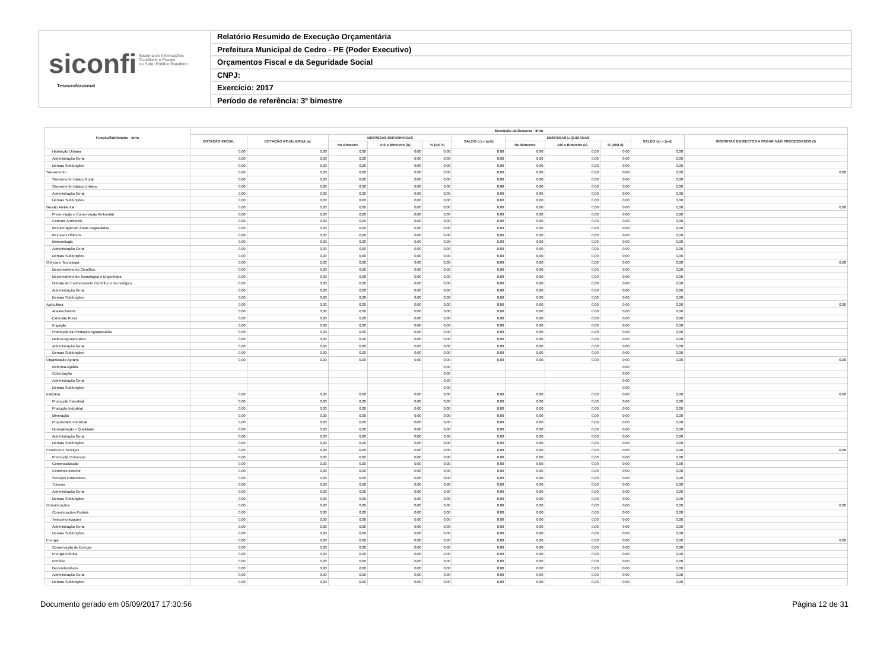siconfi Sistema de Informações
Contábeis e Fiscais
do Setor Público Brasileiro
TesouroNacional
Relatório Resumido de Execução Orçamentária
Prefeitura Municipal de Cedro - PE (Poder Executivo)
Orçamentos Fiscal e da Seguridade Social
CNPJ:
Exercício: 2017
Período de referência: 3º bimestre
| Função/Subfunção - Intra | Execução da Despesa - Intra | | | | | | | | | | |
| --- | --- | --- | --- | --- | --- | --- | --- | --- | --- | --- | --- |
| | DOTAÇÃO INICIAL | DOTAÇÃO ATUALIZADA (a) | DESPESAS EMPENHADAS | | | SALDO (c) = (a-b) | DESPESAS LIQUIDADAS | | | SALDO (e) = (a-d) | INSCRITAS EM RESTOS A PAGAR NÃO PROCESSADOS (f) |
| | | | No Bimestre | Até o Bimestre (b) | % (b/II b) | | No Bimestre | Até o Bimestre (d) | % (d/III d) | | |
| Habitação Urbana | 0,00 | 0,00 | 0,00 | 0,00 | 0,00 | 0,00 | 0,00 | 0,00 | 0,00 | 0,00 | |
| Administração Geral | 0,00 | 0,00 | 0,00 | 0,00 | 0,00 | 0,00 | 0,00 | 0,00 | 0,00 | 0,00 | |
| Demais Subfunções | 0,00 | 0,00 | 0,00 | 0,00 | 0,00 | 0,00 | 0,00 | 0,00 | 0,00 | 0,00 | |
| Saneamento | 0,00 | 0,00 | 0,00 | 0,00 | 0,00 | 0,00 | 0,00 | 0,00 | 0,00 | 0,00 | 0,00 |
| Saneamento Básico Rural | 0,00 | 0,00 | 0,00 | 0,00 | 0,00 | 0,00 | 0,00 | 0,00 | 0,00 | 0,00 | |
| Saneamento Básico Urbano | 0,00 | 0,00 | 0,00 | 0,00 | 0,00 | 0,00 | 0,00 | 0,00 | 0,00 | 0,00 | |
| Administração Geral | 0,00 | 0,00 | 0,00 | 0,00 | 0,00 | 0,00 | 0,00 | 0,00 | 0,00 | 0,00 | |
| Demais Subfunções | 0,00 | 0,00 | 0,00 | 0,00 | 0,00 | 0,00 | 0,00 | 0,00 | 0,00 | 0,00 | |
| Gestão Ambiental | 0,00 | 0,00 | 0,00 | 0,00 | 0,00 | 0,00 | 0,00 | 0,00 | 0,00 | 0,00 | 0,00 |
| Preservação e Conservação Ambiental | 0,00 | 0,00 | 0,00 | 0,00 | 0,00 | 0,00 | 0,00 | 0,00 | 0,00 | 0,00 | |
| Controle Ambiental | 0,00 | 0,00 | 0,00 | 0,00 | 0,00 | 0,00 | 0,00 | 0,00 | 0,00 | 0,00 | |
| Recuperação de Áreas Degradadas | 0,00 | 0,00 | 0,00 | 0,00 | 0,00 | 0,00 | 0,00 | 0,00 | 0,00 | 0,00 | |
| Recursos Hídricos | 0,00 | 0,00 | 0,00 | 0,00 | 0,00 | 0,00 | 0,00 | 0,00 | 0,00 | 0,00 | |
| Meteorologia | 0,00 | 0,00 | 0,00 | 0,00 | 0,00 | 0,00 | 0,00 | 0,00 | 0,00 | 0,00 | |
| Administração Geral | 0,00 | 0,00 | 0,00 | 0,00 | 0,00 | 0,00 | 0,00 | 0,00 | 0,00 | 0,00 | |
| Demais Subfunções | 0,00 | 0,00 | 0,00 | 0,00 | 0,00 | 0,00 | 0,00 | 0,00 | 0,00 | 0,00 | |
| Ciência e Tecnologia | 0,00 | 0,00 | 0,00 | 0,00 | 0,00 | 0,00 | 0,00 | 0,00 | 0,00 | 0,00 | 0,00 |
| Desenvolvimento Científico | 0,00 | 0,00 | 0,00 | 0,00 | 0,00 | 0,00 | 0,00 | 0,00 | 0,00 | 0,00 | |
| Desenvolvimento Tecnológico e Engenharia | 0,00 | 0,00 | 0,00 | 0,00 | 0,00 | 0,00 | 0,00 | 0,00 | 0,00 | 0,00 | |
| Difusão do Conhecimento Científico e Tecnológico | 0,00 | 0,00 | 0,00 | 0,00 | 0,00 | 0,00 | 0,00 | 0,00 | 0,00 | 0,00 | |
| Administração Geral | 0,00 | 0,00 | 0,00 | 0,00 | 0,00 | 0,00 | 0,00 | 0,00 | 0,00 | 0,00 | |
| Demais Subfunções | 0,00 | 0,00 | 0,00 | 0,00 | 0,00 | 0,00 | 0,00 | 0,00 | 0,00 | 0,00 | |
| Agricultura | 0,00 | 0,00 | 0,00 | 0,00 | 0,00 | 0,00 | 0,00 | 0,00 | 0,00 | 0,00 | 0,00 |
| Abastecimento | 0,00 | 0,00 | 0,00 | 0,00 | 0,00 | 0,00 | 0,00 | 0,00 | 0,00 | 0,00 | |
| Extensão Rural | 0,00 | 0,00 | 0,00 | 0,00 | 0,00 | 0,00 | 0,00 | 0,00 | 0,00 | 0,00 | |
| Irrigação | 0,00 | 0,00 | 0,00 | 0,00 | 0,00 | 0,00 | 0,00 | 0,00 | 0,00 | 0,00 | |
| Promoção da Produção Agropecuária | 0,00 | 0,00 | 0,00 | 0,00 | 0,00 | 0,00 | 0,00 | 0,00 | 0,00 | 0,00 | |
| Defesa Agropecuária | 0,00 | 0,00 | 0,00 | 0,00 | 0,00 | 0,00 | 0,00 | 0,00 | 0,00 | 0,00 | |
| Administração Geral | 0,00 | 0,00 | 0,00 | 0,00 | 0,00 | 0,00 | 0,00 | 0,00 | 0,00 | 0,00 | |
| Demais Subfunções | 0,00 | 0,00 | 0,00 | 0,00 | 0,00 | 0,00 | 0,00 | 0,00 | 0,00 | 0,00 | |
| Organização Agrária | 0,00 | 0,00 | 0,00 | 0,00 | 0,00 | 0,00 | 0,00 | 0,00 | 0,00 | 0,00 | 0,00 |
| Reforma Agrária | | | | | 0,00 | | | | 0,00 | | |
| Colonização | | | | | 0,00 | | | | 0,00 | | |
| Administração Geral | | | | | 0,00 | | | | 0,00 | | |
| Demais Subfunções | | | | | 0,00 | | | | 0,00 | | |
| Indústria | 0,00 | 0,00 | 0,00 | 0,00 | 0,00 | 0,00 | 0,00 | 0,00 | 0,00 | 0,00 | 0,00 |
| Promoção Industrial | 0,00 | 0,00 | 0,00 | 0,00 | 0,00 | 0,00 | 0,00 | 0,00 | 0,00 | 0,00 | |
| Produção Industrial | 0,00 | 0,00 | 0,00 | 0,00 | 0,00 | 0,00 | 0,00 | 0,00 | 0,00 | 0,00 | |
| Mineração | 0,00 | 0,00 | 0,00 | 0,00 | 0,00 | 0,00 | 0,00 | 0,00 | 0,00 | 0,00 | |
| Propriedade Industrial | 0,00 | 0,00 | 0,00 | 0,00 | 0,00 | 0,00 | 0,00 | 0,00 | 0,00 | 0,00 | |
| Normalização e Qualidade | 0,00 | 0,00 | 0,00 | 0,00 | 0,00 | 0,00 | 0,00 | 0,00 | 0,00 | 0,00 | |
| Administração Geral | 0,00 | 0,00 | 0,00 | 0,00 | 0,00 | 0,00 | 0,00 | 0,00 | 0,00 | 0,00 | |
| Demais Subfunções | 0,00 | 0,00 | 0,00 | 0,00 | 0,00 | 0,00 | 0,00 | 0,00 | 0,00 | 0,00 | |
| Comércio e Serviços | 0,00 | 0,00 | 0,00 | 0,00 | 0,00 | 0,00 | 0,00 | 0,00 | 0,00 | 0,00 | 0,00 |
| Promoção Comercial | 0,00 | 0,00 | 0,00 | 0,00 | 0,00 | 0,00 | 0,00 | 0,00 | 0,00 | 0,00 | |
| Comercialização | 0,00 | 0,00 | 0,00 | 0,00 | 0,00 | 0,00 | 0,00 | 0,00 | 0,00 | 0,00 | |
| Comércio Exterior | 0,00 | 0,00 | 0,00 | 0,00 | 0,00 | 0,00 | 0,00 | 0,00 | 0,00 | 0,00 | |
| Serviços Financeiros | 0,00 | 0,00 | 0,00 | 0,00 | 0,00 | 0,00 | 0,00 | 0,00 | 0,00 | 0,00 | |
| Turismo | 0,00 | 0,00 | 0,00 | 0,00 | 0,00 | 0,00 | 0,00 | 0,00 | 0,00 | 0,00 | |
| Administração Geral | 0,00 | 0,00 | 0,00 | 0,00 | 0,00 | 0,00 | 0,00 | 0,00 | 0,00 | 0,00 | |
| Demais Subfunções | 0,00 | 0,00 | 0,00 | 0,00 | 0,00 | 0,00 | 0,00 | 0,00 | 0,00 | 0,00 | |
| Comunicações | 0,00 | 0,00 | 0,00 | 0,00 | 0,00 | 0,00 | 0,00 | 0,00 | 0,00 | 0,00 | 0,00 |
| Comunicações Postais | 0,00 | 0,00 | 0,00 | 0,00 | 0,00 | 0,00 | 0,00 | 0,00 | 0,00 | 0,00 | |
| Telecomunicações | 0,00 | 0,00 | 0,00 | 0,00 | 0,00 | 0,00 | 0,00 | 0,00 | 0,00 | 0,00 | |
| Administração Geral | 0,00 | 0,00 | 0,00 | 0,00 | 0,00 | 0,00 | 0,00 | 0,00 | 0,00 | 0,00 | |
| Demais Subfunções | 0,00 | 0,00 | 0,00 | 0,00 | 0,00 | 0,00 | 0,00 | 0,00 | 0,00 | 0,00 | |
| Energia | 0,00 | 0,00 | 0,00 | 0,00 | 0,00 | 0,00 | 0,00 | 0,00 | 0,00 | 0,00 | 0,00 |
| Conservação de Energia | 0,00 | 0,00 | 0,00 | 0,00 | 0,00 | 0,00 | 0,00 | 0,00 | 0,00 | 0,00 | |
| Energia Elétrica | 0,00 | 0,00 | 0,00 | 0,00 | 0,00 | 0,00 | 0,00 | 0,00 | 0,00 | 0,00 | |
| Petróleo | 0,00 | 0,00 | 0,00 | 0,00 | 0,00 | 0,00 | 0,00 | 0,00 | 0,00 | 0,00 | |
| Biocombustíveis | 0,00 | 0,00 | 0,00 | 0,00 | 0,00 | 0,00 | 0,00 | 0,00 | 0,00 | 0,00 | |
| Administração Geral | 0,00 | 0,00 | 0,00 | 0,00 | 0,00 | 0,00 | 0,00 | 0,00 | 0,00 | 0,00 | |
| Demais Subfunções | 0,00 | 0,00 | 0,00 | 0,00 | 0,00 | 0,00 | 0,00 | 0,00 | 0,00 | 0,00 | |
Documento gerado em 05/09/2017 17:30:56 Página 12 de 31